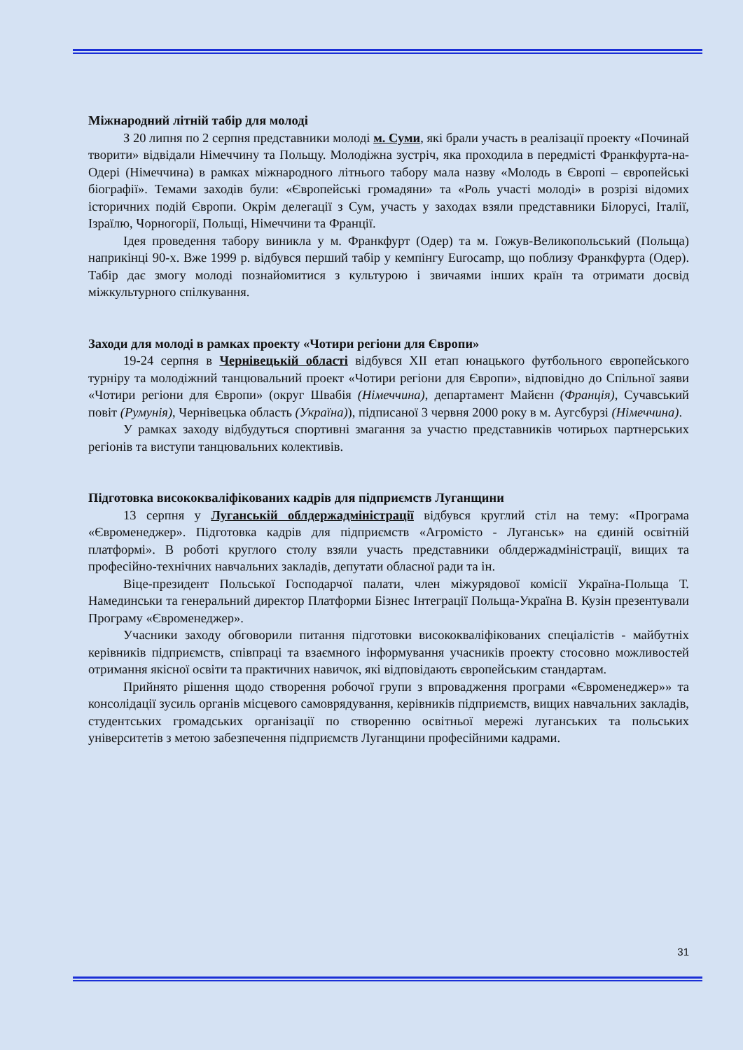Міжнародний літній табір для молоді
З 20 липня по 2 серпня представники молоді м. Суми, які брали участь в реалізації проекту «Починай творити» відвідали Німеччину та Польщу. Молодіжна зустріч, яка проходила в передмісті Франкфурта-на-Одері (Німеччина) в рамках міжнародного літнього табору мала назву «Молодь в Європі – європейські біографії». Темами заходів були: «Європейські громадяни» та «Роль участі молоді» в розрізі відомих історичних подій Європи. Окрім делегації з Сум, участь у заходах взяли представники Білорусі, Італії, Ізраїлю, Чорногорії, Польщі, Німеччини та Франції.
Ідея проведення табору виникла у м. Франкфурт (Одер) та м. Гожув-Великопольський (Польща) наприкінці 90-х. Вже 1999 р. відбувся перший табір у кемпінгу Eurocamp, що поблизу Франкфурта (Одер). Табір дає змогу молоді познайомитися з культурою і звичаями інших країн та отримати досвід міжкультурного спілкування.
Заходи для молоді в рамках проекту «Чотири регіони для Європи»
19-24 серпня в Чернівецькій області відбувся XII етап юнацького футбольного європейського турніру та молодіжний танцювальний проект «Чотири регіони для Європи», відповідно до Спільної заяви «Чотири регіони для Європи» (округ Швабія (Німеччина), департамент Майєнн (Франція), Сучавський повіт (Румунія), Чернівецька область (Україна)), підписаної 3 червня 2000 року в м. Аугсбурзі (Німеччина).
У рамках заходу відбудуться спортивні змагання за участю представників чотирьох партнерських регіонів та виступи танцювальних колективів.
Підготовка висококваліфікованих кадрів для підприємств Луганщини
13 серпня у Луганській облдержадміністрації відбувся круглий стіл на тему: «Програма «Євроменеджер». Підготовка кадрів для підприємств «Агромісто - Луганськ» на єдиній освітній платформі». В роботі круглого столу взяли участь представники облдержадміністрації, вищих та професійно-технічних навчальних закладів, депутати обласної ради та ін.
Віце-президент Польської Господарчої палати, член міжурядової комісії Україна-Польща Т. Намединськи та генеральний директор Платформи Бізнес Інтеграції Польща-Україна В. Кузін презентували Програму «Євроменеджер».
Учасники заходу обговорили питання підготовки висококваліфікованих спеціалістів - майбутніх керівників підприємств, співпраці та взаємного інформування учасників проекту стосовно можливостей отримання якісної освіти та практичних навичок, які відповідають європейським стандартам.
Прийнято рішення щодо створення робочої групи з впровадження програми «Євроменеджер»» та консолідації зусиль органів місцевого самоврядування, керівників підприємств, вищих навчальних закладів, студентських громадських організації по створенню освітньої мережі луганських та польських університетів з метою забезпечення підприємств Луганщини професійними кадрами.
31